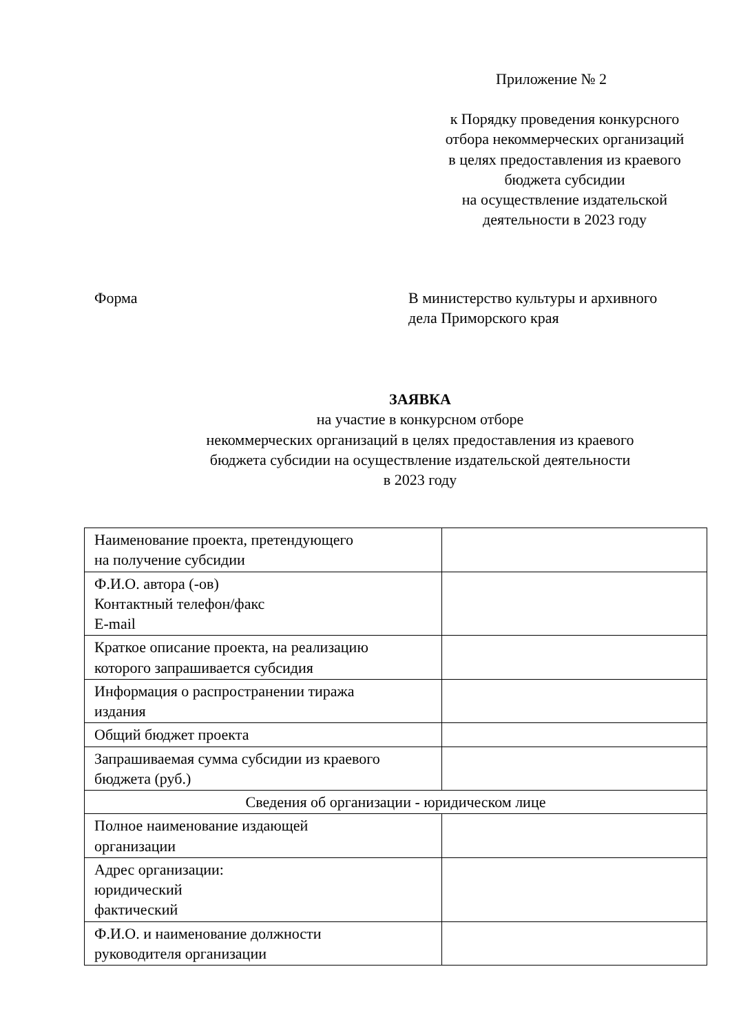Приложение № 2
к Порядку проведения конкурсного
отбора некоммерческих организаций
в целях предоставления из краевого
бюджета субсидии
на осуществление издательской
деятельности в 2023 году
Форма
В министерство культуры и архивного
дела Приморского края
ЗАЯВКА
на участие в конкурсном отборе
некоммерческих организаций в целях предоставления из краевого
бюджета субсидии на осуществление издательской деятельности
в 2023 году
| Наименование проекта, претендующего на получение субсидии | |
| Ф.И.О. автора (-ов) Контактный телефон/факс E-mail | |
| Краткое описание проекта, на реализацию которого запрашивается субсидия | |
| Информация о распространении тиража издания | |
| Общий бюджет проекта | |
| Запрашиваемая сумма субсидии из краевого бюджета (руб.) | |
| Сведения об организации - юридическом лице | |
| Полное наименование издающей организации | |
| Адрес организации: юридический фактический | |
| Ф.И.О. и наименование должности руководителя организации | |